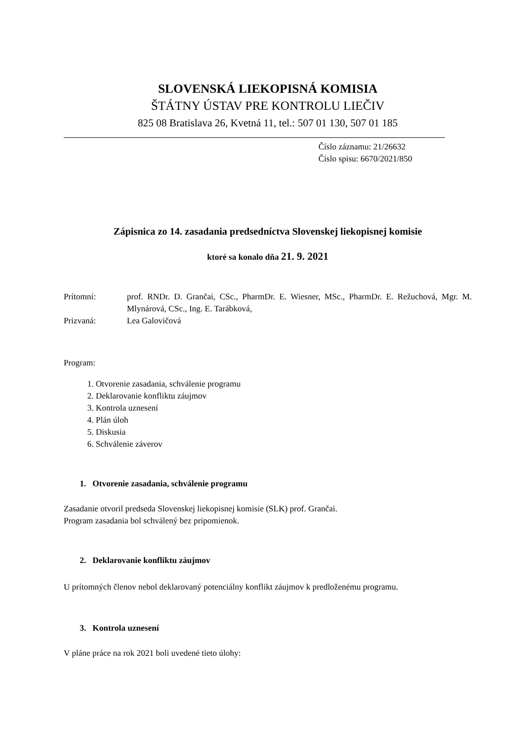SLOVENSKÁ LIEKOPISNÁ KOMISIA
ŠTÁTNY ÚSTAV PRE KONTROLU LIEČIV
825 08 Bratislava 26, Kvetná 11, tel.: 507 01 130, 507 01 185
Číslo záznamu: 21/26632
Číslo spisu: 6670/2021/850
Zápisnica zo 14. zasadania predsedníctva Slovenskej liekopisnej komisie
ktoré sa konalo dňa 21. 9. 2021
Prítomní:
prof. RNDr. D. Grančai, CSc., PharmDr. E. Wiesner, MSc., PharmDr. E. Režuchová, Mgr. M. Mlynárová, CSc., Ing. E. Tarábková,
Prizvaná:
Lea Galovičová
Program:
1. Otvorenie zasadania, schválenie programu
2. Deklarovanie konfliktu záujmov
3. Kontrola uznesení
4. Plán úloh
5. Diskusia
6. Schválenie záverov
1. Otvorenie zasadania, schválenie programu
Zasadanie otvoril predseda Slovenskej liekopisnej komisie (SLK) prof. Grančai.
Program zasadania bol schválený bez pripomienok.
2. Deklarovanie konfliktu záujmov
U prítomných členov nebol deklarovaný potenciálny konflikt záujmov k predloženému programu.
3. Kontrola uznesení
V pláne práce na rok 2021 boli uvedené tieto úlohy: